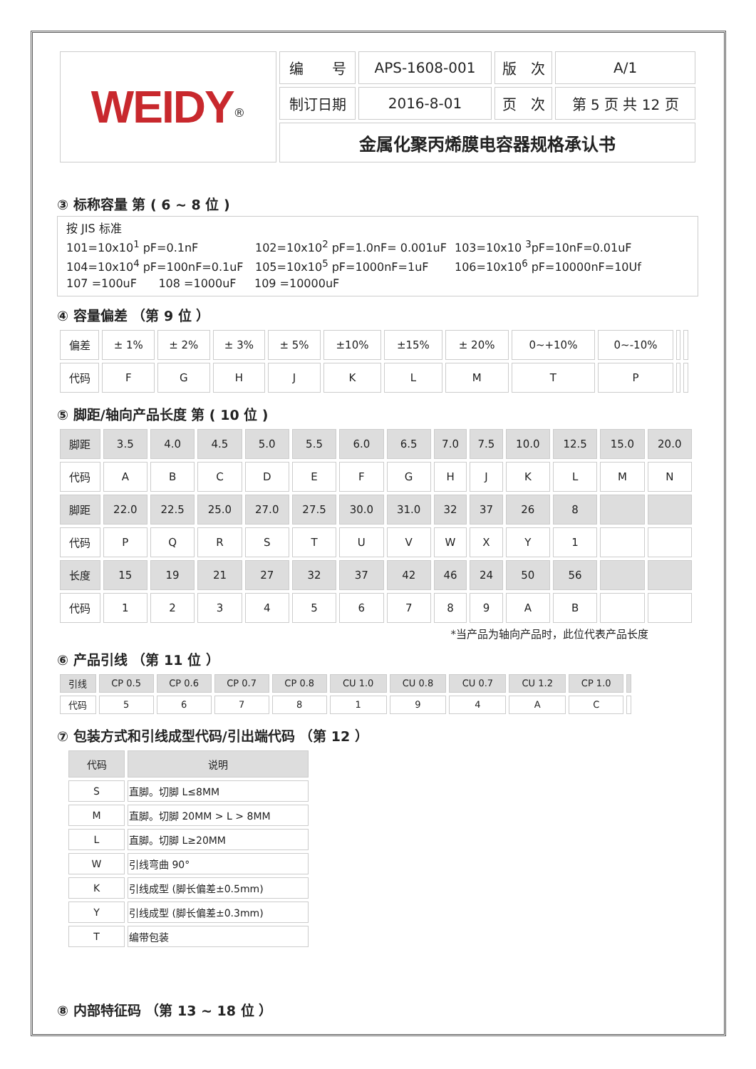| WEIDY<sup>®</sup> | 编 号 | APS-1608-001 | 版 次 | A/1 |
| | 制订日期 | 2016-8-01 | 页 次 | 第 5 页 共 12 页 |
| | 金属化聚丙烯膜电容器规格承认书 | | | |
③ 标称容量 第 ( 6 ~ 8 位 )
按 JIS 标准
101=10x10<sup>1</sup> pF=0.1nF 102=10x10<sup>2</sup> pF=1.0nF= 0.001uF 103=10x10 <sup>3</sup>pF=10nF=0.01uF
104=10x10<sup>4</sup> pF=100nF=0.1uF 105=10x10<sup>5</sup> pF=1000nF=1uF 106=10x10<sup>6</sup> pF=10000nF=10Uf
107 =100uF 108 =1000uF 109 =10000uF
④ 容量偏差 （第 9 位 ）
| 偏差 | ± 1% | ± 2% | ± 3% | ± 5% | ±10% | ±15% | ± 20% | 0~+10% | 0~-10% | | |
| 代码 | F | G | H | J | K | L | M | T | P | | |
⑤ 脚距/轴向产品长度 第 ( 10 位 )
| 脚距 | 3.5 | 4.0 | 4.5 | 5.0 | 5.5 | 6.0 | 6.5 | 7.0 | 7.5 | 10.0 | 12.5 | 15.0 | 20.0 |
| 代码 | A | B | C | D | E | F | G | H | J | K | L | M | N |
| 脚距 | 22.0 | 22.5 | 25.0 | 27.0 | 27.5 | 30.0 | 31.0 | 32 | 37 | 26 | 8 | | |
| 代码 | P | Q | R | S | T | U | V | W | X | Y | 1 | | |
| 长度 | 15 | 19 | 21 | 27 | 32 | 37 | 42 | 46 | 24 | 50 | 56 | | |
| 代码 | 1 | 2 | 3 | 4 | 5 | 6 | 7 | 8 | 9 | A | B | | |
*当产品为轴向产品时，此位代表产品长度
⑥ 产品引线 （第 11 位 ）
| 引线 | CP 0.5 | CP 0.6 | CP 0.7 | CP 0.8 | CU 1.0 | CU 0.8 | CU 0.7 | CU 1.2 | CP 1.0 | |
| 代码 | 5 | 6 | 7 | 8 | 1 | 9 | 4 | A | C | |
⑦ 包装方式和引线成型代码/引出端代码 （第 12 ）
| 代码 | 说明 |
| S | 直脚。切脚 L≤8MM |
| M | 直脚。切脚 20MM > L > 8MM |
| L | 直脚。切脚 L≥20MM |
| W | 引线弯曲 90° |
| K | 引线成型 (脚长偏差±0.5mm) |
| Y | 引线成型 (脚长偏差±0.3mm) |
| T | 编带包装 |
⑧ 内部特征码 （第 13 ~ 18 位 ）